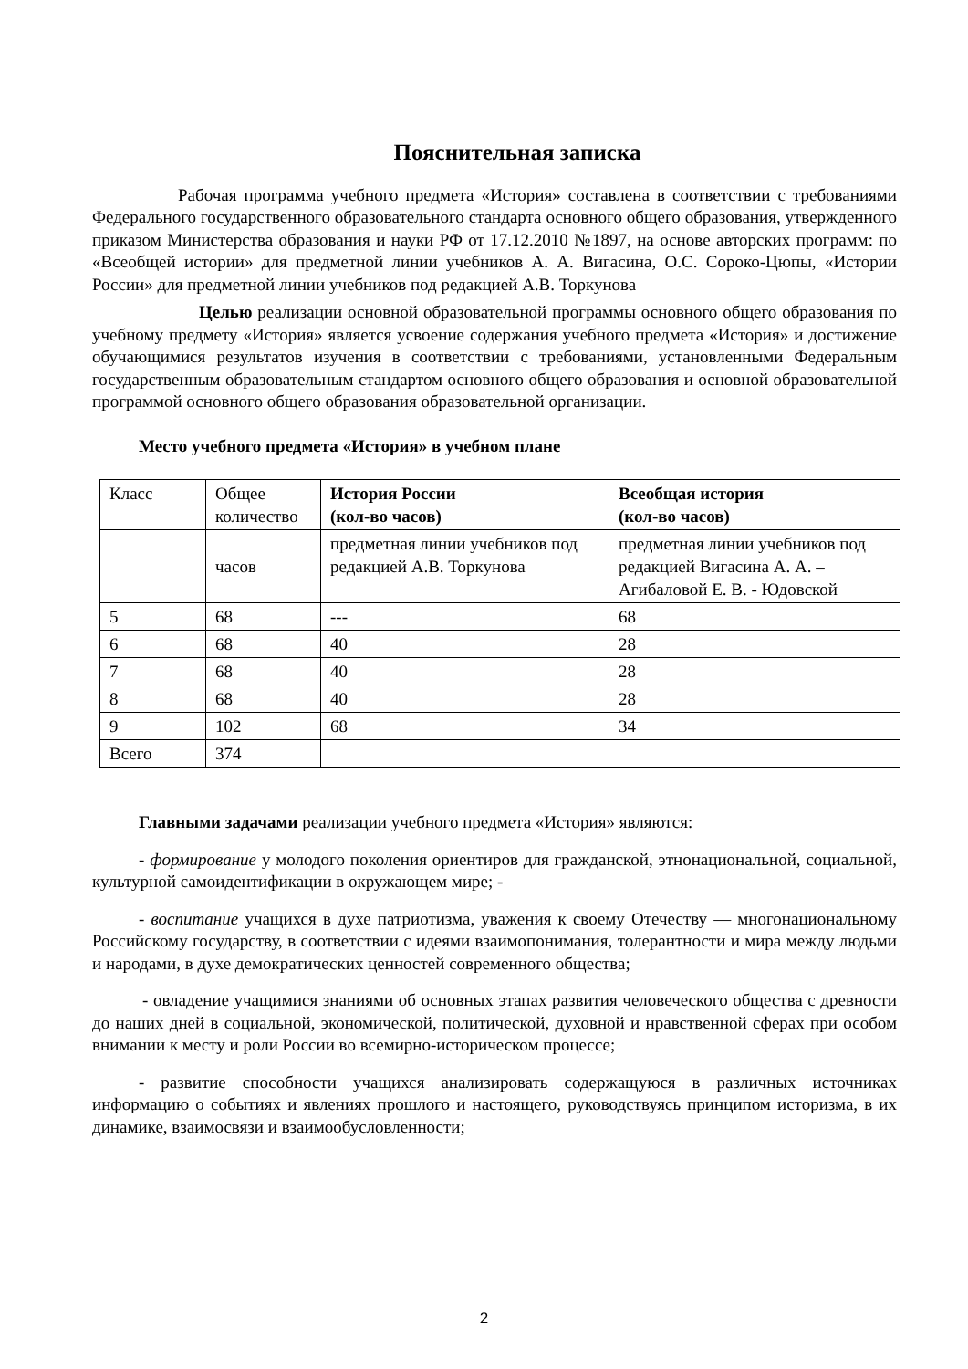Пояснительная записка
Рабочая программа учебного предмета «История» составлена в соответствии с требованиями Федерального государственного образовательного стандарта основного общего образования, утвержденного приказом Министерства образования и науки РФ от 17.12.2010 №1897, на основе авторских программ: по «Всеобщей истории» для предметной линии учебников А. А. Вигасина, О.С. Сороко-Цюпы, «Истории России» для предметной линии учебников под редакцией А.В. Торкунова
Целью реализации основной образовательной программы основного общего образования по учебному предмету «История» является усвоение содержания учебного предмета «История» и достижение обучающимися результатов изучения в соответствии с требованиями, установленными Федеральным государственным образовательным стандартом основного общего образования и основной образовательной программой основного общего образования образовательной организации.
Место учебного предмета «История» в учебном плане
| Класс | Общее количество | История России (кол-во часов) | Всеобщая история (кол-во часов) |
| | часов | предметная линии учебников под редакцией А.В. Торкунова | предметная линии учебников под редакцией Вигасина А. А. – Агибаловой Е. В. - Юдовской |
| 5 | 68 | --- | 68 |
| 6 | 68 | 40 | 28 |
| 7 | 68 | 40 | 28 |
| 8 | 68 | 40 | 28 |
| 9 | 102 | 68 | 34 |
| Всего | 374 | | |
Главными задачами реализации учебного предмета «История» являются:
- формирование у молодого поколения ориентиров для гражданской, этнонациональной, социальной, культурной самоидентификации в окружающем мире; -
- воспитание учащихся в духе патриотизма, уважения к своему Отечеству — многонациональному Российскому государству, в соответствии с идеями взаимопонимания, толерантности и мира между людьми и народами, в духе демократических ценностей современного общества;
- овладение учащимися знаниями об основных этапах развития человеческого общества с древности до наших дней в социальной, экономической, политической, духовной и нравственной сферах при особом внимании к месту и роли России во всемирно-историческом процессе;
- развитие способности учащихся анализировать содержащуюся в различных источниках информацию о событиях и явлениях прошлого и настоящего, руководствуясь принципом историзма, в их динамике, взаимосвязи и взаимообусловленности;
2